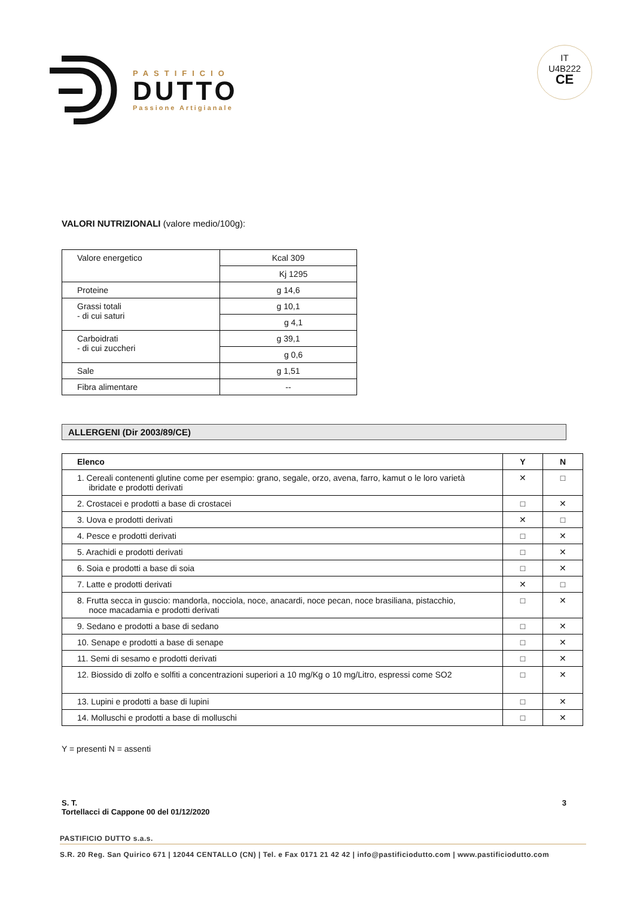PASTIFICIO
DUTTO
Passione Artigianale
IT
U4B222
CE
VALORI NUTRIZIONALI (valore medio/100g):
| Valore energetico | Kcal 309 |
| | Kj 1295 |
| Proteine | g 14,6 |
| Grassi totali - di cui saturi | g 10,1 |
| | g 4,1 |
| Carboidrati - di cui zuccheri | g 39,1 |
| | g 0,6 |
| Sale | g 1,51 |
| Fibra alimentare | -- |
ALLERGENI (Dir 2003/89/CE)
| Elenco | Y | N |
| --- | --- | --- |
| 1. Cereali contenenti glutine come per esempio: grano, segale, orzo, avena, farro, kamut o le loro varietà ibridate e prodotti derivati | ✕ | □ |
| 2. Crostacei e prodotti a base di crostacei | □ | ✕ |
| 3. Uova e prodotti derivati | ✕ | □ |
| 4. Pesce e prodotti derivati | □ | ✕ |
| 5. Arachidi e prodotti derivati | □ | ✕ |
| 6. Soia e prodotti a base di soia | □ | ✕ |
| 7. Latte e prodotti derivati | ✕ | □ |
| 8. Frutta secca in guscio: mandorla, nocciola, noce, anacardi, noce pecan, noce brasiliana, pistacchio, noce macadamia e prodotti derivati | □ | ✕ |
| 9. Sedano e prodotti a base di sedano | □ | ✕ |
| 10. Senape e prodotti a base di senape | □ | ✕ |
| 11. Semi di sesamo e prodotti derivati | □ | ✕ |
| 12. Biossido di zolfo e solfiti a concentrazioni superiori a 10 mg/Kg o 10 mg/Litro, espressi come SO2 | □ | ✕ |
| 13. Lupini e prodotti a base di lupini | □ | ✕ |
| 14. Molluschi e prodotti a base di molluschi | □ | ✕ |
Y = presenti N = assenti
S. T.
Tortellacci di Cappone 00 del 01/12/2020
3
PASTIFICIO DUTTO s.a.s.
S.R. 20 Reg. San Quirico 671 | 12044 CENTALLO (CN) | Tel. e Fax 0171 21 42 42 | info@pastificiodutto.com | www.pastificiodutto.com